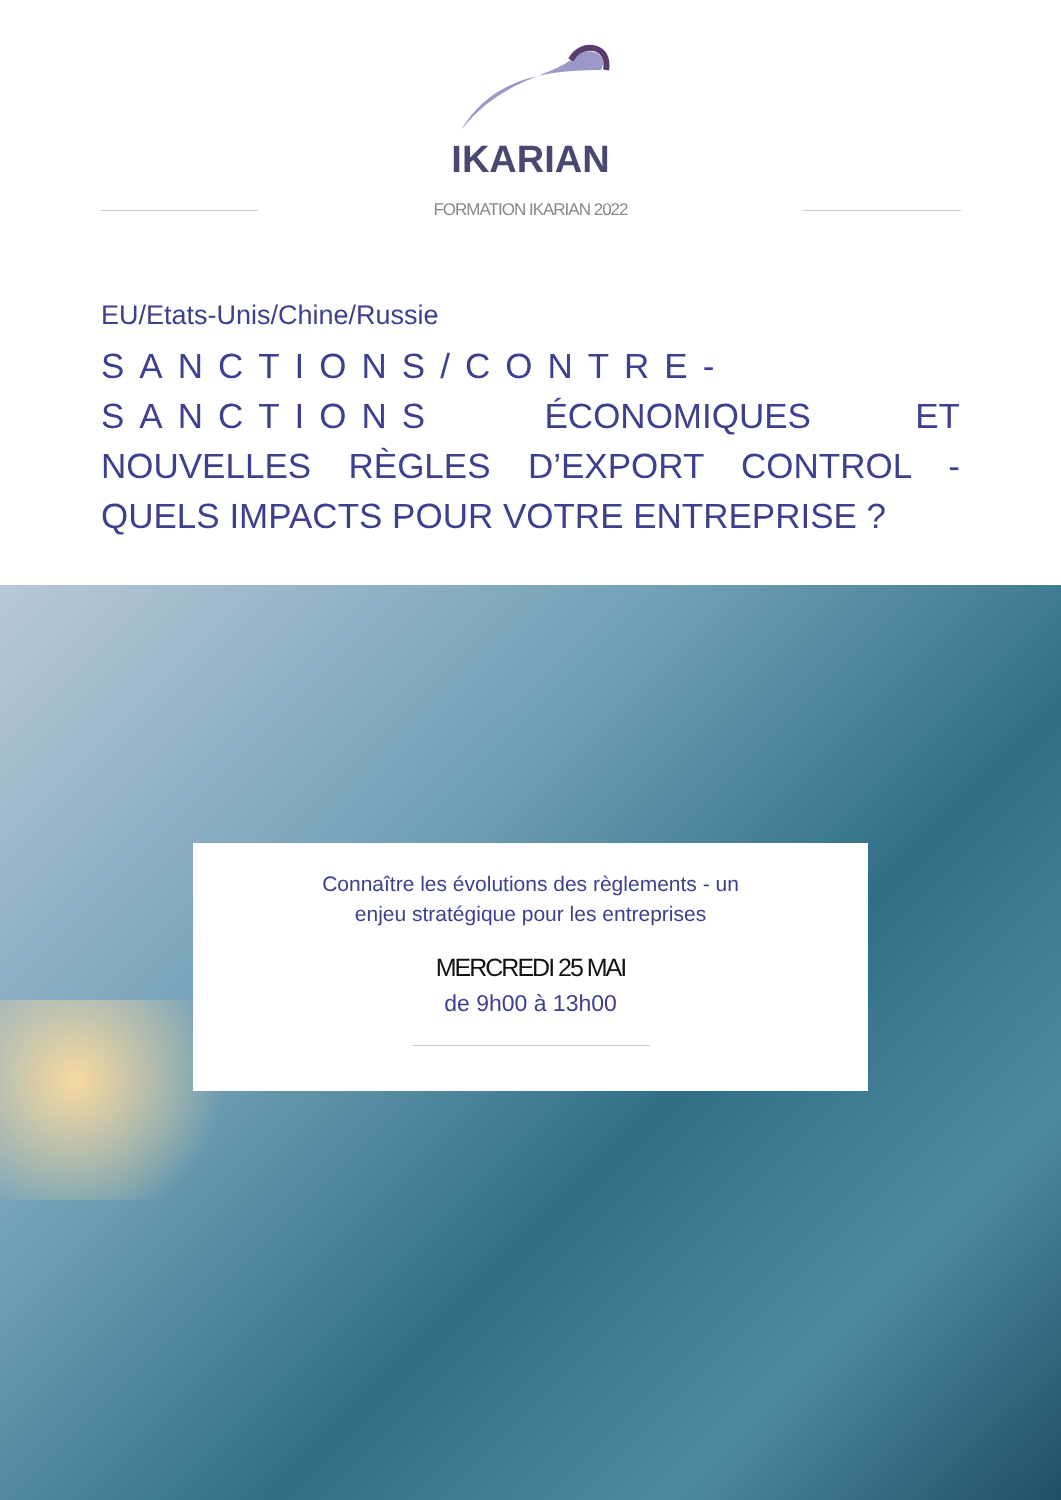IKARIAN
FORMATION IKARIAN 2022
EU/Etats-Unis/Chine/Russie
SANCTIONS/CONTRE-SANCTIONS ÉCONOMIQUES ET NOUVELLES RÈGLES D’EXPORT CONTROL - QUELS IMPACTS POUR VOTRE ENTREPRISE ?
Connaître les évolutions des règlements - un
enjeu stratégique pour les entreprises
MERCREDI 25 MAI
de 9h00 à 13h00